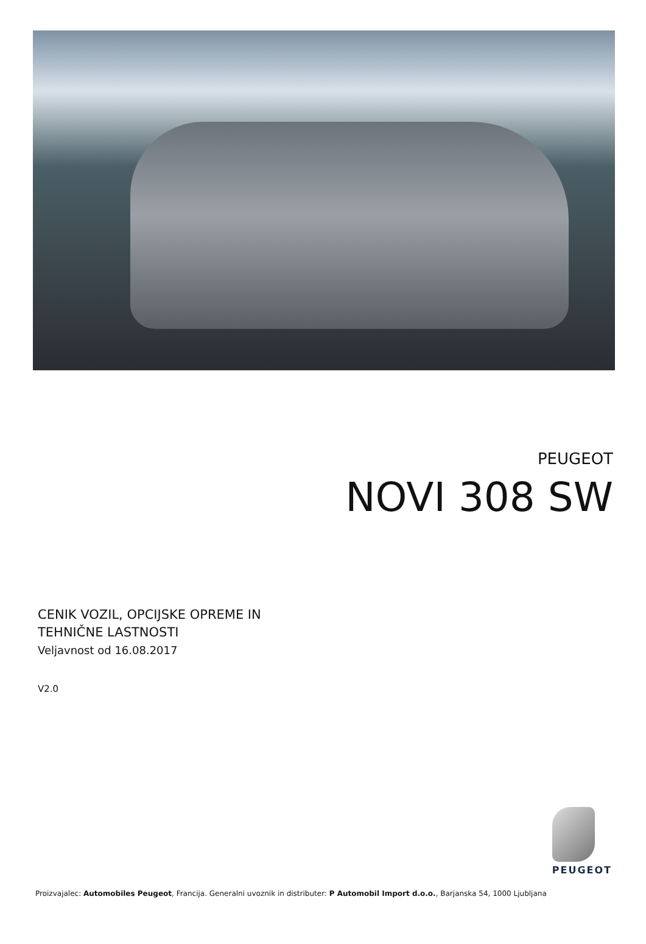PEUGEOT
NOVI 308 SW
CENIK VOZIL, OPCIJSKE OPREME IN
TEHNIČNE LASTNOSTI
Veljavnost od 16.08.2017
V2.0
PEUGEOT
Proizvajalec: Automobiles Peugeot, Francija. Generalni uvoznik in distributer: P Automobil Import d.o.o., Barjanska 54, 1000 Ljubljana